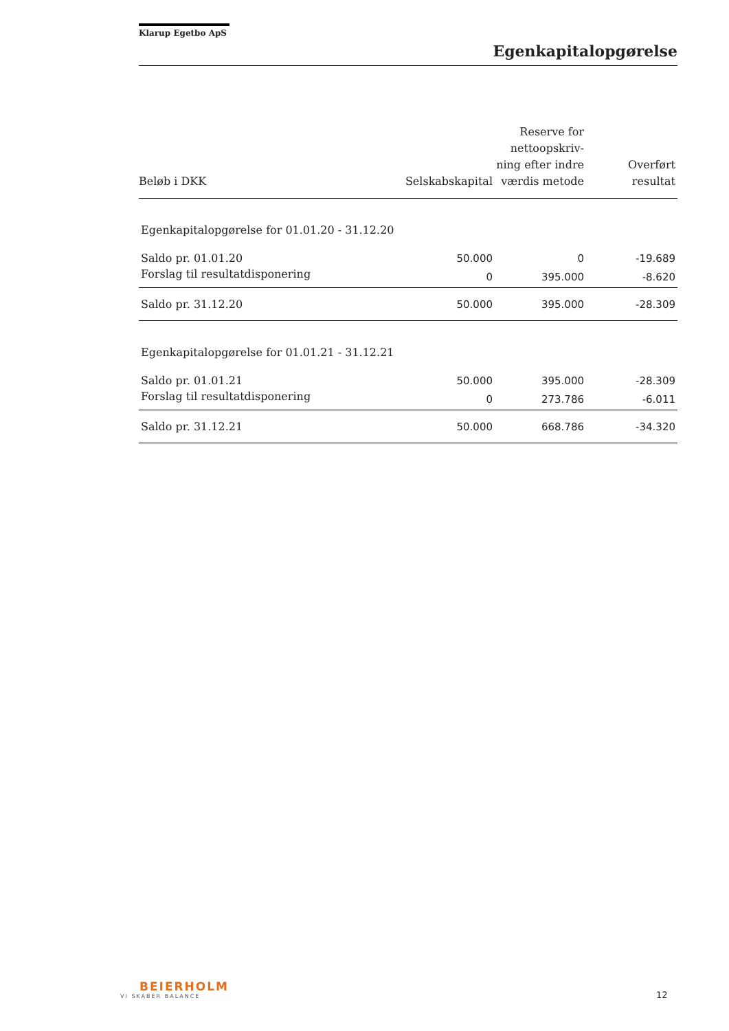Klarup Egetbo ApS
Egenkapitalopgørelse
| Beløb i DKK | Selskabskapital | Reserve for nettoopskriv- ning efter indre værdis metode | Overført resultat |
| --- | --- | --- | --- |
| Egenkapitalopgørelse for 01.01.20 - 31.12.20 | | | |
| Saldo pr. 01.01.20 | 50.000 | 0 | -19.689 |
| Forslag til resultatdisponering | 0 | 395.000 | -8.620 |
| Saldo pr. 31.12.20 | 50.000 | 395.000 | -28.309 |
| Egenkapitalopgørelse for 01.01.21 - 31.12.21 | | | |
| Saldo pr. 01.01.21 | 50.000 | 395.000 | -28.309 |
| Forslag til resultatdisponering | 0 | 273.786 | -6.011 |
| Saldo pr. 31.12.21 | 50.000 | 668.786 | -34.320 |
BEIERHOLM
VI SKABER BALANCE
12